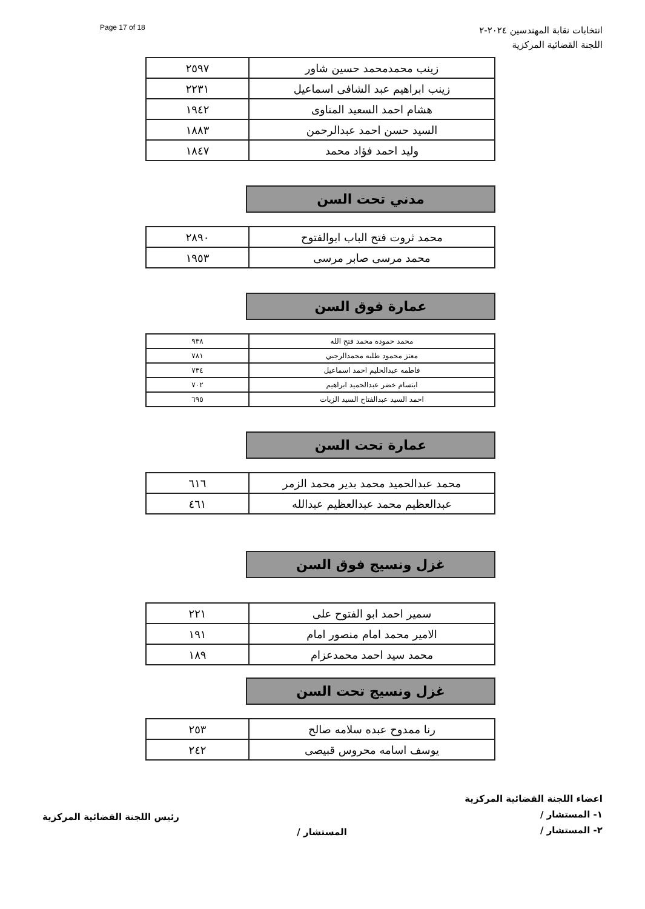انتخابات نقابة المهندسين ٢٠٢٤-٢
اللجنة القضائية المركزية
Page 17 of 18
| زينب محمدمحمد حسين شاور | ٢٥٩٧ |
| زينب ابراهيم عبد الشافى اسماعيل | ٢٢٣١ |
| هشام احمد السعيد المناوى | ١٩٤٢ |
| السيد حسن احمد عبدالرحمن | ١٨٨٣ |
| وليد احمد فؤاد محمد | ١٨٤٧ |
مدني تحت السن
| محمد ثروت فتح الباب ابوالفتوح | ٢٨٩٠ |
| محمد مرسى صابر مرسى | ١٩٥٣ |
عمارة فوق السن
| محمد حموده محمد فتح الله | ٩٣٨ |
| معتز محمود طلبه محمدالرجبي | ٧٨١ |
| فاطمه عبدالحليم احمد اسماعيل | ٧٣٤ |
| ابتسام خضر عبدالحميد ابراهيم | ٧٠٢ |
| احمد السيد عبدالفتاح السيد الزيات | ٦٩٥ |
عمارة تحت السن
| محمد عبدالحميد محمد بدير محمد الزمر | ٦١٦ |
| عبدالعظيم محمد عبدالعظيم عبدالله | ٤٦١ |
غزل ونسيج فوق السن
| سمير احمد ابو الفتوح على | ٢٢١ |
| الامير محمد امام منصور امام | ١٩١ |
| محمد سيد احمد محمدعزام | ١٨٩ |
غزل ونسيج تحت السن
| رنا ممدوح عبده سلامه صالح | ٢٥٣ |
| يوسف اسامه محروس قبيصى | ٢٤٢ |
اعضاء اللجنة القضائية المركزية
١- المستشار /
٢- المستشار /
المستشار /
رئيس اللجنة القضائية المركزية